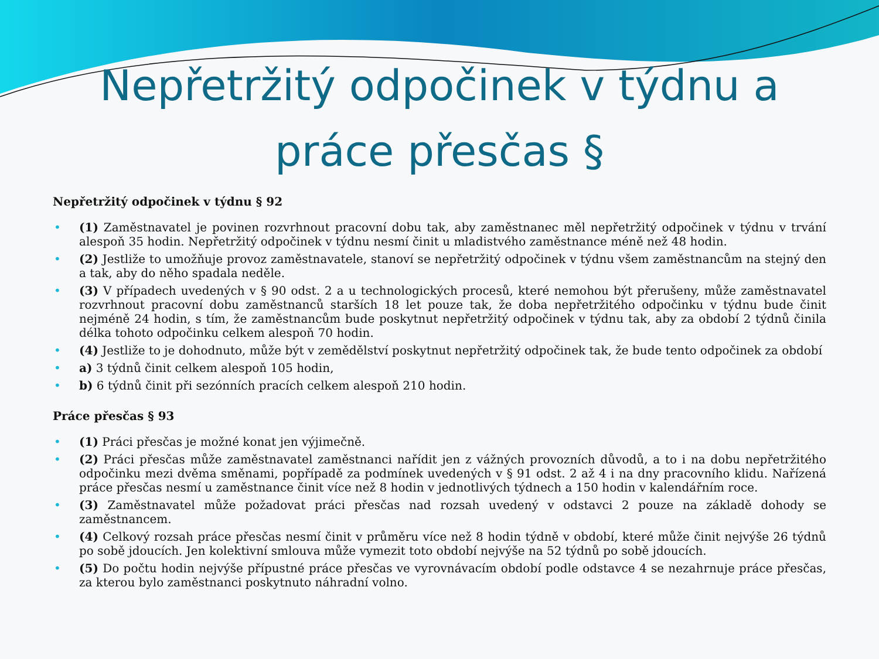Nepřetržitý odpočinek v týdnu a
práce přesčas §
Nepřetržitý odpočinek v týdnu § 92
• (1) Zaměstnavatel je povinen rozvrhnout pracovní dobu tak, aby zaměstnanec měl nepřetržitý odpočinek v týdnu v trvání alespoň 35 hodin. Nepřetržitý odpočinek v týdnu nesmí činit u mladistvého zaměstnance méně než 48 hodin.
• (2) Jestliže to umožňuje provoz zaměstnavatele, stanoví se nepřetržitý odpočinek v týdnu všem zaměstnancům na stejný den a tak, aby do něho spadala neděle.
• (3) V případech uvedených v § 90 odst. 2 a u technologických procesů, které nemohou být přerušeny, může zaměstnavatel rozvrhnout pracovní dobu zaměstnanců starších 18 let pouze tak, že doba nepřetržitého odpočinku v týdnu bude činit nejméně 24 hodin, s tím, že zaměstnancům bude poskytnut nepřetržitý odpočinek v týdnu tak, aby za období 2 týdnů činila délka tohoto odpočinku celkem alespoň 70 hodin.
• (4) Jestliže to je dohodnuto, může být v zemědělství poskytnut nepřetržitý odpočinek tak, že bude tento odpočinek za období
• a) 3 týdnů činit celkem alespoň 105 hodin,
• b) 6 týdnů činit při sezónních pracích celkem alespoň 210 hodin.
Práce přesčas § 93
• (1) Práci přesčas je možné konat jen výjimečně.
• (2) Práci přesčas může zaměstnavatel zaměstnanci nařídit jen z vážných provozních důvodů, a to i na dobu nepřetržitého odpočinku mezi dvěma směnami, popřípadě za podmínek uvedených v § 91 odst. 2 až 4 i na dny pracovního klidu. Nařízená práce přesčas nesmí u zaměstnance činit více než 8 hodin v jednotlivých týdnech a 150 hodin v kalendářním roce.
• (3) Zaměstnavatel může požadovat práci přesčas nad rozsah uvedený v odstavci 2 pouze na základě dohody se zaměstnancem.
• (4) Celkový rozsah práce přesčas nesmí činit v průměru více než 8 hodin týdně v období, které může činit nejvýše 26 týdnů po sobě jdoucích. Jen kolektivní smlouva může vymezit toto období nejvýše na 52 týdnů po sobě jdoucích.
• (5) Do počtu hodin nejvýše přípustné práce přesčas ve vyrovnávacím období podle odstavce 4 se nezahrnuje práce přesčas, za kterou bylo zaměstnanci poskytnuto náhradní volno.